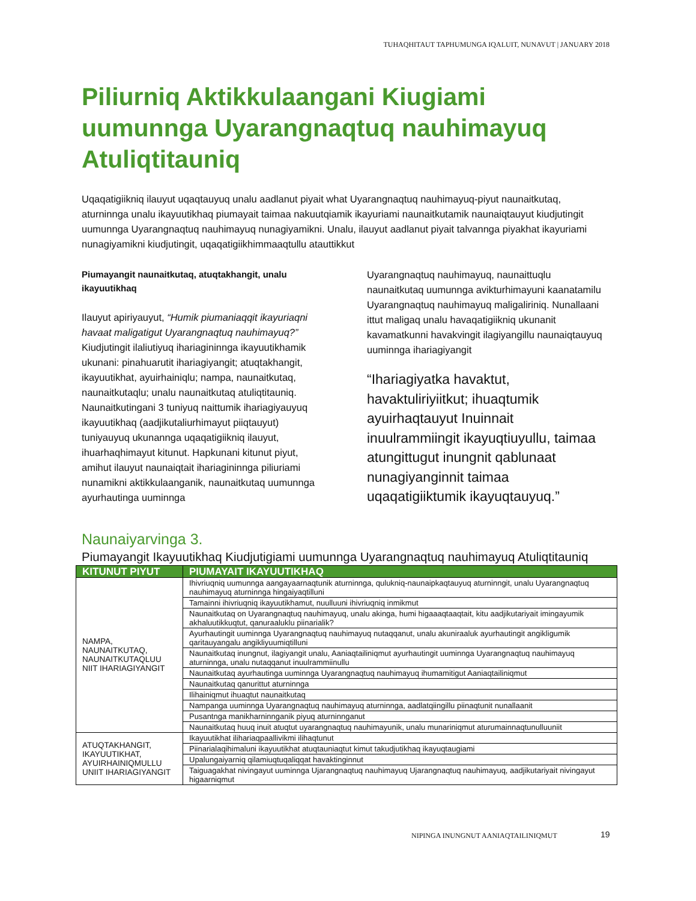TUHAQHITAUT TAPHUMUNGA IQALUIT, NUNAVUT | JANUARY 2018
Piliurniq Aktikkulaangani Kiugiami uumunnga Uyarangnaqtuq nauhimayuq Atuliqtitauniq
Uqaqatigiikniq ilauyut uqaqtauyuq unalu aadlanut piyait what Uyarangnaqtuq nauhimayuq-piyut naunaitkutaq, aturninnga unalu ikayuutikhaq piumayait taimaa nakuutqiamik ikayuriami naunaitkutamik naunaiqtauyut kiudjutingit uumunnga Uyarangnaqtuq nauhimayuq nunagiyamikni. Unalu, ilauyut aadlanut piyait talvannga piyakhat ikayuriami nunagiyamikni kiudjutingit, uqaqatigiikhimmaaqtullu atauttikkut
Piumayangit naunaitkutaq, atuqtakhangit, unalu ikayuutikhaq
Ilauyut apiriyauyut, “Humik piumaniaqqit ikayuriaqni havaat maligatigut Uyarangnaqtuq nauhimayuq?” Kiudjutingit ilaliutiyuq ihariagininnga ikayuutikhamik ukunani: pinahuarutit ihariagiyangit; atuqtakhangit, ikayuutikhat, ayuirhainiqlu; nampa, naunaitkutaq, naunaitkutaqlu; unalu naunaitkutaq atuliqtitauniq. Naunaitkutingani 3 tuniyuq naittumik ihariagiyauyuq ikayuutikhaq (aadjikutaliurhimayut piiqtauyut) tuniyauyuq ukunannga uqaqatigiikniq ilauyut, ihuarhaqhimayut kitunut. Hapkunani kitunut piyut, amihut ilauyut naunaiqtait ihariagininnga piliuriami nunamikni aktikkulaanganik, naunaitkutaq uumunnga ayurhautinga uuminnga
Uyarangnaqtuq nauhimayuq, naunaittuqlu naunaitkutaq uumunnga avikturhimayuni kaanatamilu Uyarangnaqtuq nauhimayuq maligaliriniq. Nunallaani ittut maligaq unalu havaqatigiikniq ukunanit kavamatkunni havakvingit ilagiyangillu naunaiqtauyuq uuminnga ihariagiyangit
“Ihariagiyatka havaktut, havaktuliriyiitkut; ihuaqtumik ayuirhaqtauyut Inuinnait inuulrammiingit ikayuqtiuyullu, taimaa atungittugut inungnit qablunaat nunagiyanginnit taimaa uqaqatigiiktumik ikayuqtauyuq.”
Naunaiyarvinga 3.
Piumayangit Ikayuutikhaq Kiudjutigiami uumunnga Uyarangnaqtuq nauhimayuq Atuliqtitauniq
| KITUNUT PIYUT | PIUMAYAIT IKAYUUTIKHAQ |
| --- | --- |
| NAMPA, NAUNAITKUTAQ, NAUNAITKUTAQLUU NIIT IHARIAGIYANGIT | Ihivriuqniq uumunnga aangayaarnaqtunik aturninnga, qulukniq-naunaipkaqtauyuq aturninngit, unalu Uyarangnaqtuq nauhimayuq aturninnga hingaiyaqtilluni |
| | Tamainni ihivriuqniq ikayuutikhamut, nuulluuni ihivriuqniq inmikmut |
| | Naunaitkutaq on Uyarangnaqtuq nauhimayuq, unalu akinga, humi higaaaqtaaqtait, kitu aadjikutariyait imingayumik akhaluutikkuqtut, qanuraaluklu piinarialik? |
| | Ayurhautingit uuminnga Uyarangnaqtuq nauhimayuq nutaqqanut, unalu akuniraaluk ayurhautingit angikligumik qaritauyangalu angikliyuumiqtilluni |
| | Naunaitkutaq inungnut, ilagiyangit unalu, Aaniaqtailiniqmut ayurhautingit uuminnga Uyarangnaqtuq nauhimayuq aturninnga, unalu nutaqqanut inuulrammiinullu |
| | Naunaitkutaq ayurhautinga uuminnga Uyarangnaqtuq nauhimayuq ihumamitigut Aaniaqtailiniqmut |
| | Naunaitkutaq qanurittut aturninnga |
| | Ilihainiqmut ihuaqtut naunaitkutaq |
| | Nampanga uuminnga Uyarangnaqtuq nauhimayuq aturninnga, aadlatqiingillu piinaqtunit nunallaanit |
| | Pusantnga manikharninnganik piyuq aturninnganut |
| | Naunaitkutaq huuq inuit atuqtut uyarangnaqtuq nauhimayunik, unalu munariniqmut aturumainnaqtunulluuniit |
| ATUQTAKHANGIT, IKAYUUTIKHAT, AYUIRHAINIQMULLU UNIIT IHARIAGIYANGIT | Ikayuutikhat ilihariaqpaallivikmi ilihaqtunut |
| | Piinarialaqihimaluni ikayuutikhat atuqtauniaqtut kimut takudjutikhaq ikayuqtaugiami |
| | Upalungaiyarniq qilamiuqtuqaliqqat havaktinginnut |
| | Taiguagakhat nivingayut uuminnga Ujarangnaqtuq nauhimayuq Ujarangnaqtuq nauhimayuq, aadjikutariyait nivingayut higaarniqmut |
NIPINGA INUNGNUT AANIAQTAILINIQMUT
19